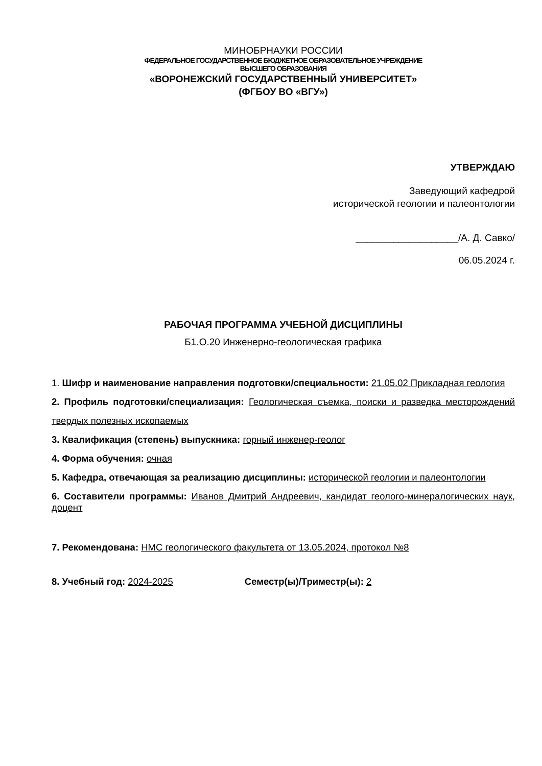МИНОБРНАУКИ РОССИИ
ФЕДЕРАЛЬНОЕ ГОСУДАРСТВЕННОЕ БЮДЖЕТНОЕ ОБРАЗОВАТЕЛЬНОЕ УЧРЕЖДЕНИЕ
ВЫСШЕГО ОБРАЗОВАНИЯ
«ВОРОНЕЖСКИЙ ГОСУДАРСТВЕННЫЙ УНИВЕРСИТЕТ»
(ФГБОУ ВО «ВГУ»)
УТВЕРЖДАЮ
Заведующий кафедрой
исторической геологии и палеонтологии
___________________/А. Д. Савко/
06.05.2024 г.
РАБОЧАЯ ПРОГРАММА УЧЕБНОЙ ДИСЦИПЛИНЫ
Б1.О.20 Инженерно-геологическая графика
1. Шифр и наименование направления подготовки/специальности: 21.05.02 Прикладная геология
2. Профиль подготовки/специализация: Геологическая съемка, поиски и разведка месторождений твердых полезных ископаемых
3. Квалификация (степень) выпускника: горный инженер-геолог
4. Форма обучения: очная
5. Кафедра, отвечающая за реализацию дисциплины: исторической геологии и палеонтологии
6. Составители программы: Иванов Дмитрий Андреевич, кандидат геолого-минералогических наук, доцент
7. Рекомендована: НМС геологического факультета от 13.05.2024, протокол №8
8. Учебный год: 2024-2025 Семестр(ы)/Триместр(ы): 2